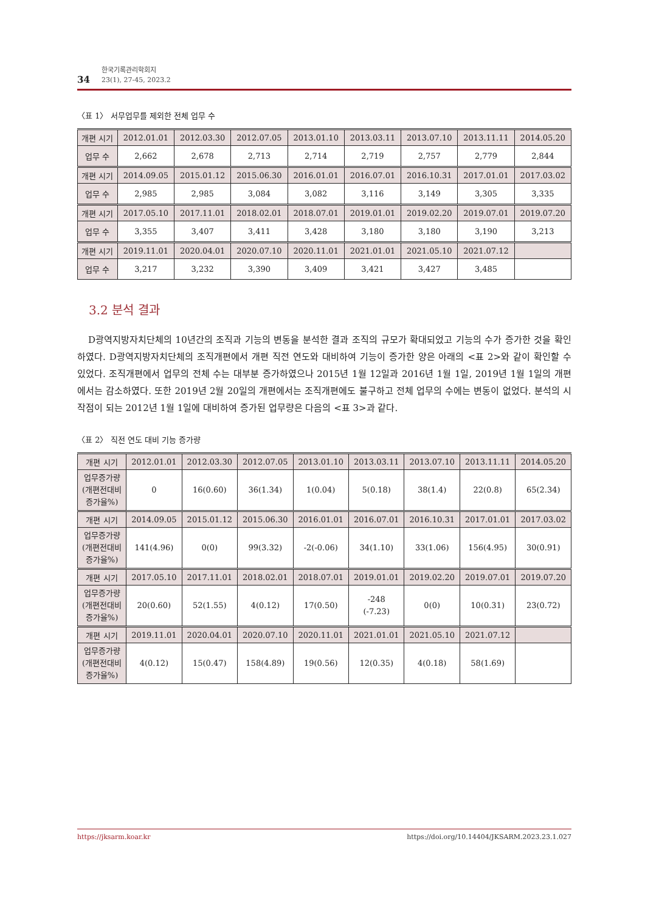34
한국기록관리학회지
23(1), 27-45, 2023.2
〈표 1〉 서무업무를 제외한 전체 업무 수
| 개편 시기 | 2012.01.01 | 2012.03.30 | 2012.07.05 | 2013.01.10 | 2013.03.11 | 2013.07.10 | 2013.11.11 | 2014.05.20 |
| 업무 수 | 2,662 | 2,678 | 2,713 | 2,714 | 2,719 | 2,757 | 2,779 | 2,844 |
| 개편 시기 | 2014.09.05 | 2015.01.12 | 2015.06.30 | 2016.01.01 | 2016.07.01 | 2016.10.31 | 2017.01.01 | 2017.03.02 |
| 업무 수 | 2,985 | 2,985 | 3,084 | 3,082 | 3,116 | 3,149 | 3,305 | 3,335 |
| 개편 시기 | 2017.05.10 | 2017.11.01 | 2018.02.01 | 2018.07.01 | 2019.01.01 | 2019.02.20 | 2019.07.01 | 2019.07.20 |
| 업무 수 | 3,355 | 3,407 | 3,411 | 3,428 | 3,180 | 3,180 | 3,190 | 3,213 |
| 개편 시기 | 2019.11.01 | 2020.04.01 | 2020.07.10 | 2020.11.01 | 2021.01.01 | 2021.05.10 | 2021.07.12 | |
| 업무 수 | 3,217 | 3,232 | 3,390 | 3,409 | 3,421 | 3,427 | 3,485 | |
3.2 분석 결과
D광역지방자치단체의 10년간의 조직과 기능의 변동을 분석한 결과 조직의 규모가 확대되었고 기능의 수가 증가한 것을 확인하였다. D광역지방자치단체의 조직개편에서 개편 직전 연도와 대비하여 기능이 증가한 양은 아래의 <표 2>와 같이 확인할 수 있었다. 조직개편에서 업무의 전체 수는 대부분 증가하였으나 2015년 1월 12일과 2016년 1월 1일, 2019년 1월 1일의 개편에서는 감소하였다. 또한 2019년 2월 20일의 개편에서는 조직개편에도 불구하고 전체 업무의 수에는 변동이 없었다. 분석의 시작점이 되는 2012년 1월 1일에 대비하여 증가된 업무량은 다음의 <표 3>과 같다.
〈표 2〉 직전 연도 대비 기능 증가량
| 개편 시기 | 2012.01.01 | 2012.03.30 | 2012.07.05 | 2013.01.10 | 2013.03.11 | 2013.07.10 | 2013.11.11 | 2014.05.20 |
| 업무증가량 (개편전대비 증가율%) | 0 | 16(0.60) | 36(1.34) | 1(0.04) | 5(0.18) | 38(1.4) | 22(0.8) | 65(2.34) |
| 개편 시기 | 2014.09.05 | 2015.01.12 | 2015.06.30 | 2016.01.01 | 2016.07.01 | 2016.10.31 | 2017.01.01 | 2017.03.02 |
| 업무증가량 (개편전대비 증가율%) | 141(4.96) | 0(0) | 99(3.32) | -2(-0.06) | 34(1.10) | 33(1.06) | 156(4.95) | 30(0.91) |
| 개편 시기 | 2017.05.10 | 2017.11.01 | 2018.02.01 | 2018.07.01 | 2019.01.01 | 2019.02.20 | 2019.07.01 | 2019.07.20 |
| 업무증가량 (개편전대비 증가율%) | 20(0.60) | 52(1.55) | 4(0.12) | 17(0.50) | -248 (-7.23) | 0(0) | 10(0.31) | 23(0.72) |
| 개편 시기 | 2019.11.01 | 2020.04.01 | 2020.07.10 | 2020.11.01 | 2021.01.01 | 2021.05.10 | 2021.07.12 | |
| 업무증가량 (개편전대비 증가율%) | 4(0.12) | 15(0.47) | 158(4.89) | 19(0.56) | 12(0.35) | 4(0.18) | 58(1.69) | |
https://jksarm.koar.kr https://doi.org/10.14404/JKSARM.2023.23.1.027